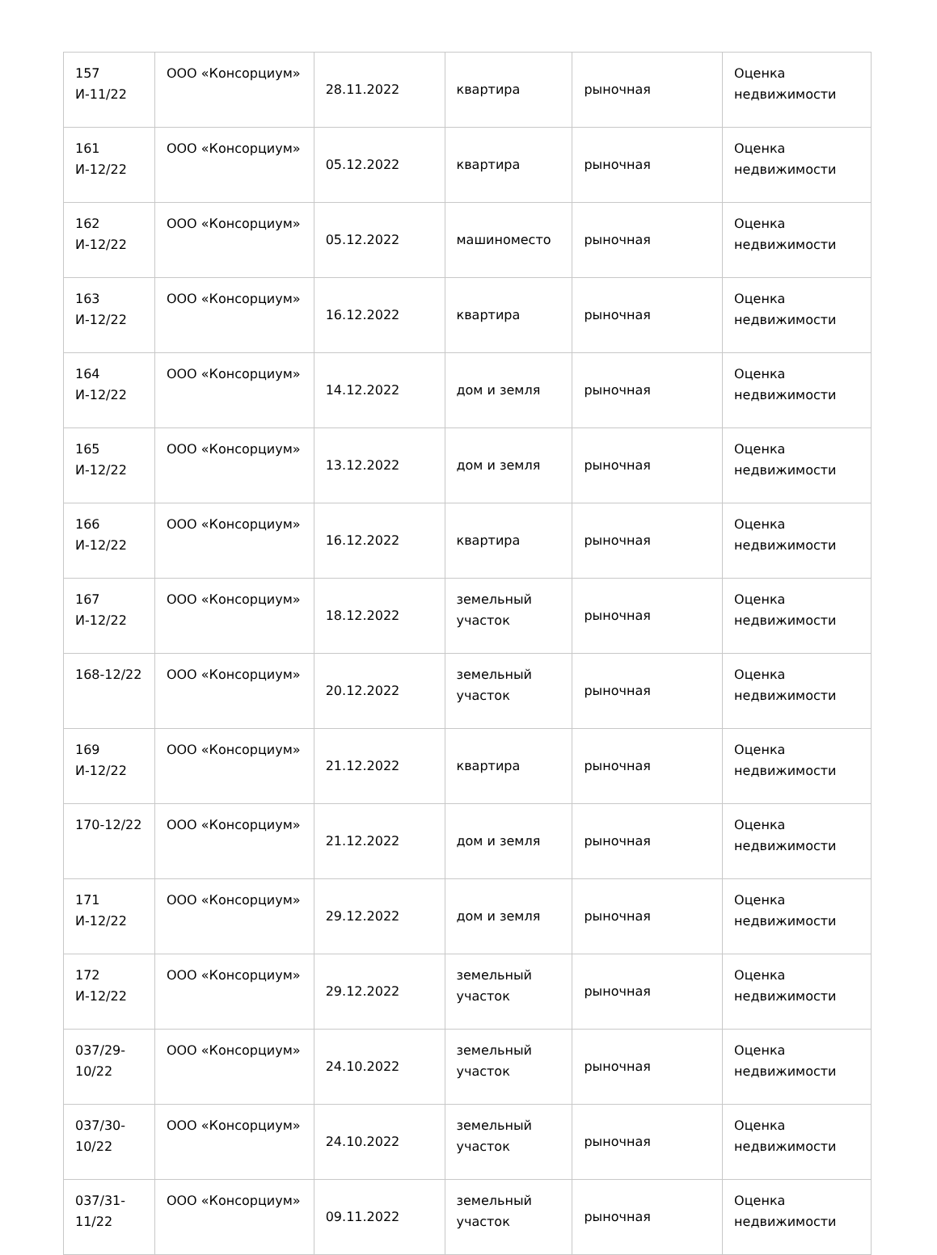| 157 И-11/22 | ООО «Консорциум» | 28.11.2022 | квартира | рыночная | Оценка недвижимости |
| 161 И-12/22 | ООО «Консорциум» | 05.12.2022 | квартира | рыночная | Оценка недвижимости |
| 162 И-12/22 | ООО «Консорциум» | 05.12.2022 | машиноместо | рыночная | Оценка недвижимости |
| 163 И-12/22 | ООО «Консорциум» | 16.12.2022 | квартира | рыночная | Оценка недвижимости |
| 164 И-12/22 | ООО «Консорциум» | 14.12.2022 | дом и земля | рыночная | Оценка недвижимости |
| 165 И-12/22 | ООО «Консорциум» | 13.12.2022 | дом и земля | рыночная | Оценка недвижимости |
| 166 И-12/22 | ООО «Консорциум» | 16.12.2022 | квартира | рыночная | Оценка недвижимости |
| 167 И-12/22 | ООО «Консорциум» | 18.12.2022 | земельный участок | рыночная | Оценка недвижимости |
| 168-12/22 | ООО «Консорциум» | 20.12.2022 | земельный участок | рыночная | Оценка недвижимости |
| 169 И-12/22 | ООО «Консорциум» | 21.12.2022 | квартира | рыночная | Оценка недвижимости |
| 170-12/22 | ООО «Консорциум» | 21.12.2022 | дом и земля | рыночная | Оценка недвижимости |
| 171 И-12/22 | ООО «Консорциум» | 29.12.2022 | дом и земля | рыночная | Оценка недвижимости |
| 172 И-12/22 | ООО «Консорциум» | 29.12.2022 | земельный участок | рыночная | Оценка недвижимости |
| 037/29-10/22 | ООО «Консорциум» | 24.10.2022 | земельный участок | рыночная | Оценка недвижимости |
| 037/30-10/22 | ООО «Консорциум» | 24.10.2022 | земельный участок | рыночная | Оценка недвижимости |
| 037/31-11/22 | ООО «Консорциум» | 09.11.2022 | земельный участок | рыночная | Оценка недвижимости |